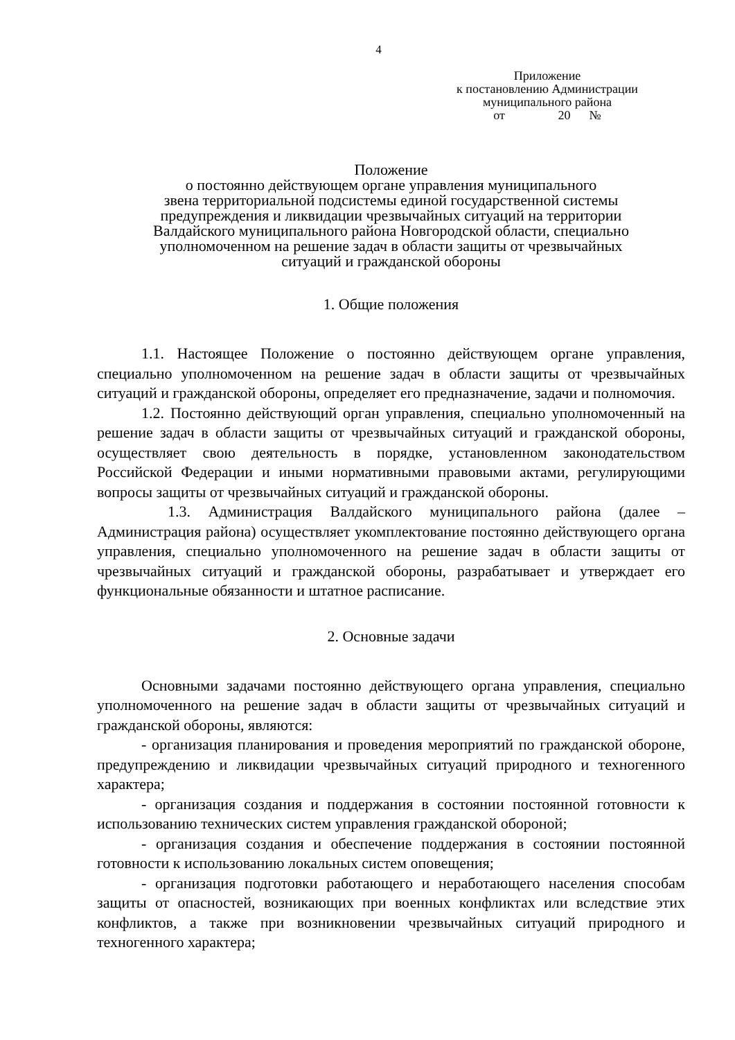4
Приложение
к постановлению Администрации
муниципального района
от 20 №
Положение
о постоянно действующем органе управления муниципального
звена территориальной подсистемы единой государственной системы
предупреждения и ликвидации чрезвычайных ситуаций на территории
Валдайского муниципального района Новгородской области, специально
уполномоченном на решение задач в области защиты от чрезвычайных
ситуаций и гражданской обороны
1. Общие положения
1.1. Настоящее Положение о постоянно действующем органе управления, специально уполномоченном на решение задач в области защиты от чрезвычайных ситуаций и гражданской обороны, определяет его предназначение, задачи и полномочия.
1.2. Постоянно действующий орган управления, специально уполномоченный на решение задач в области защиты от чрезвычайных ситуаций и гражданской обороны, осуществляет свою деятельность в порядке, установленном законодательством Российской Федерации и иными нормативными правовыми актами, регулирующими вопросы защиты от чрезвычайных ситуаций и гражданской обороны.
1.3. Администрация Валдайского муниципального района (далее – Администрация района) осуществляет укомплектование постоянно действующего органа управления, специально уполномоченного на решение задач в области защиты от чрезвычайных ситуаций и гражданской обороны, разрабатывает и утверждает его функциональные обязанности и штатное расписание.
2. Основные задачи
Основными задачами постоянно действующего органа управления, специально уполномоченного на решение задач в области защиты от чрезвычайных ситуаций и гражданской обороны, являются:
- организация планирования и проведения мероприятий по гражданской обороне, предупреждению и ликвидации чрезвычайных ситуаций природного и техногенного характера;
- организация создания и поддержания в состоянии постоянной готовности к использованию технических систем управления гражданской обороной;
- организация создания и обеспечение поддержания в состоянии постоянной готовности к использованию локальных систем оповещения;
- организация подготовки работающего и неработающего населения способам защиты от опасностей, возникающих при военных конфликтах или вследствие этих конфликтов, а также при возникновении чрезвычайных ситуаций природного и техногенного характера;